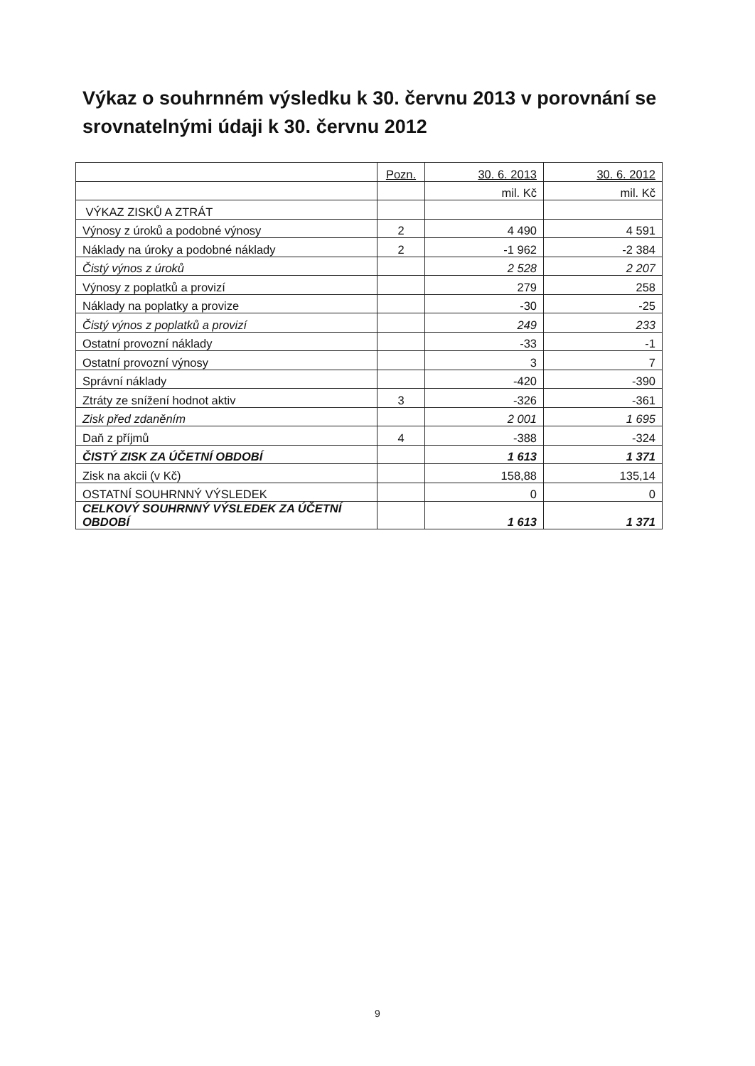Výkaz o souhrnném výsledku k 30. červnu 2013 v porovnání se srovnatelnými údaji k 30. červnu 2012
| | Pozn. | 30. 6. 2013 | 30. 6. 2012 |
| | | mil. Kč | mil. Kč |
| VÝKAZ ZISKŮ A ZTRÁT | | | |
| Výnosy z úroků a podobné výnosy | 2 | 4 490 | 4 591 |
| Náklady na úroky a podobné náklady | 2 | -1 962 | -2 384 |
| Čistý výnos z úroků | | 2 528 | 2 207 |
| Výnosy z poplatků a provizí | | 279 | 258 |
| Náklady na poplatky a provize | | -30 | -25 |
| Čistý výnos z poplatků a provizí | | 249 | 233 |
| Ostatní provozní náklady | | -33 | -1 |
| Ostatní provozní výnosy | | 3 | 7 |
| Správní náklady | | -420 | -390 |
| Ztráty ze snížení hodnot aktiv | 3 | -326 | -361 |
| Zisk před zdaněním | | 2 001 | 1 695 |
| Daň z příjmů | 4 | -388 | -324 |
| ČISTÝ ZISK ZA ÚČETNÍ OBDOBÍ | | 1 613 | 1 371 |
| Zisk na akcii (v Kč) | | 158,88 | 135,14 |
| OSTATNÍ SOUHRNNÝ VÝSLEDEK | | 0 | 0 |
| CELKOVÝ SOUHRNNÝ VÝSLEDEK ZA ÚČETNÍ OBDOBÍ | | 1 613 | 1 371 |
9